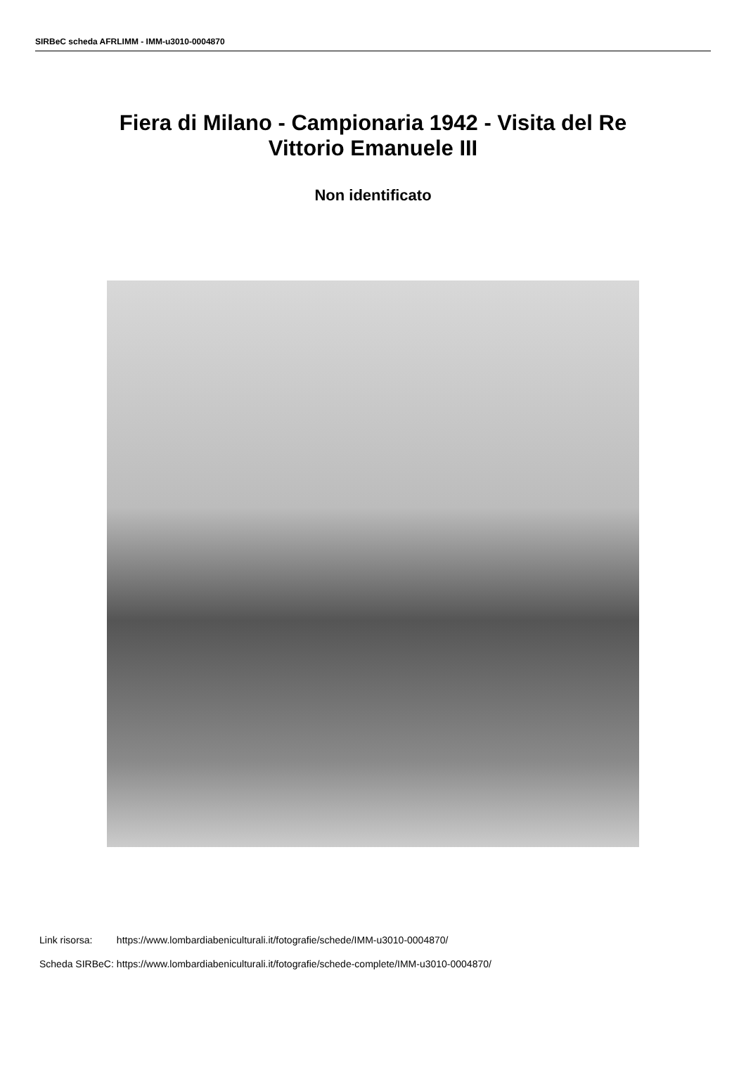SIRBeC scheda AFRLIMM - IMM-u3010-0004870
Fiera di Milano - Campionaria 1942 - Visita del Re
Vittorio Emanuele III
Non identificato
| Link risorsa: | https://www.lombardiabeniculturali.it/fotografie/schede/IMM-u3010-0004870/ |
| Scheda SIRBeC: | https://www.lombardiabeniculturali.it/fotografie/schede-complete/IMM-u3010-0004870/ |